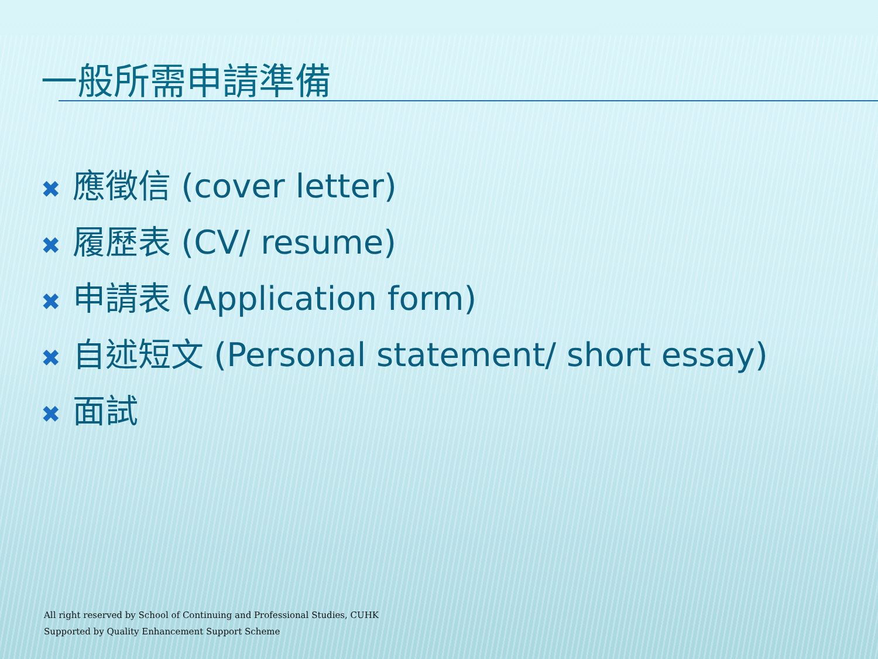一般所需申請準備
✖ 應徵信 (cover letter)
✖ 履歷表 (CV/ resume)
✖ 申請表 (Application form)
✖ 自述短文 (Personal statement/ short essay)
✖ 面試
All right reserved by School of Continuing and Professional Studies, CUHK
Supported by Quality Enhancement Support Scheme